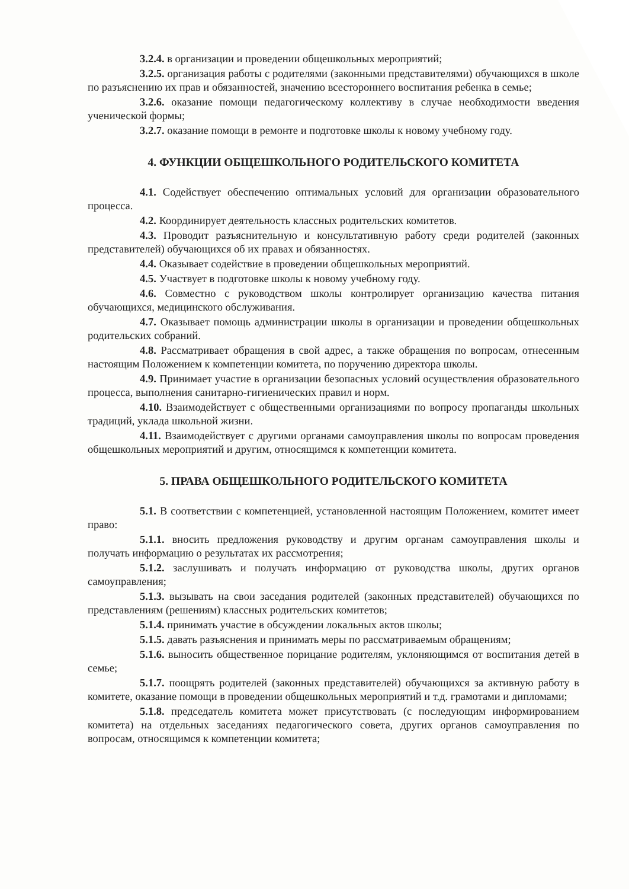3.2.4. в организации и проведении общешкольных мероприятий;
3.2.5. организация работы с родителями (законными представителями) обучающихся в школе по разъяснению их прав и обязанностей, значению всестороннего воспитания ребенка в семье;
3.2.6. оказание помощи педагогическому коллективу в случае необходимости введения ученической формы;
3.2.7. оказание помощи в ремонте и подготовке школы к новому учебному году.
4. ФУНКЦИИ ОБЩЕШКОЛЬНОГО РОДИТЕЛЬСКОГО КОМИТЕТА
4.1. Содействует обеспечению оптимальных условий для организации образовательного процесса.
4.2. Координирует деятельность классных родительских комитетов.
4.3. Проводит разъяснительную и консультативную работу среди родителей (законных представителей) обучающихся об их правах и обязанностях.
4.4. Оказывает содействие в проведении общешкольных мероприятий.
4.5. Участвует в подготовке школы к новому учебному году.
4.6. Совместно с руководством школы контролирует организацию качества питания обучающихся, медицинского обслуживания.
4.7. Оказывает помощь администрации школы в организации и проведении общешкольных родительских собраний.
4.8. Рассматривает обращения в свой адрес, а также обращения по вопросам, отнесенным настоящим Положением к компетенции комитета, по поручению директора школы.
4.9. Принимает участие в организации безопасных условий осуществления образовательного процесса, выполнения санитарно-гигиенических правил и норм.
4.10. Взаимодействует с общественными организациями по вопросу пропаганды школьных традиций, уклада школьной жизни.
4.11. Взаимодействует с другими органами самоуправления школы по вопросам проведения общешкольных мероприятий и другим, относящимся к компетенции комитета.
5. ПРАВА ОБЩЕШКОЛЬНОГО РОДИТЕЛЬСКОГО КОМИТЕТА
5.1. В соответствии с компетенцией, установленной настоящим Положением, комитет имеет право:
5.1.1. вносить предложения руководству и другим органам самоуправления школы и получать информацию о результатах их рассмотрения;
5.1.2. заслушивать и получать информацию от руководства школы, других органов самоуправления;
5.1.3. вызывать на свои заседания родителей (законных представителей) обучающихся по представлениям (решениям) классных родительских комитетов;
5.1.4. принимать участие в обсуждении локальных актов школы;
5.1.5. давать разъяснения и принимать меры по рассматриваемым обращениям;
5.1.6. выносить общественное порицание родителям, уклоняющимся от воспитания детей в семье;
5.1.7. поощрять родителей (законных представителей) обучающихся за активную работу в комитете, оказание помощи в проведении общешкольных мероприятий и т.д. грамотами и дипломами;
5.1.8. председатель комитета может присутствовать (с последующим информированием комитета) на отдельных заседаниях педагогического совета, других органов самоуправления по вопросам, относящимся к компетенции комитета;